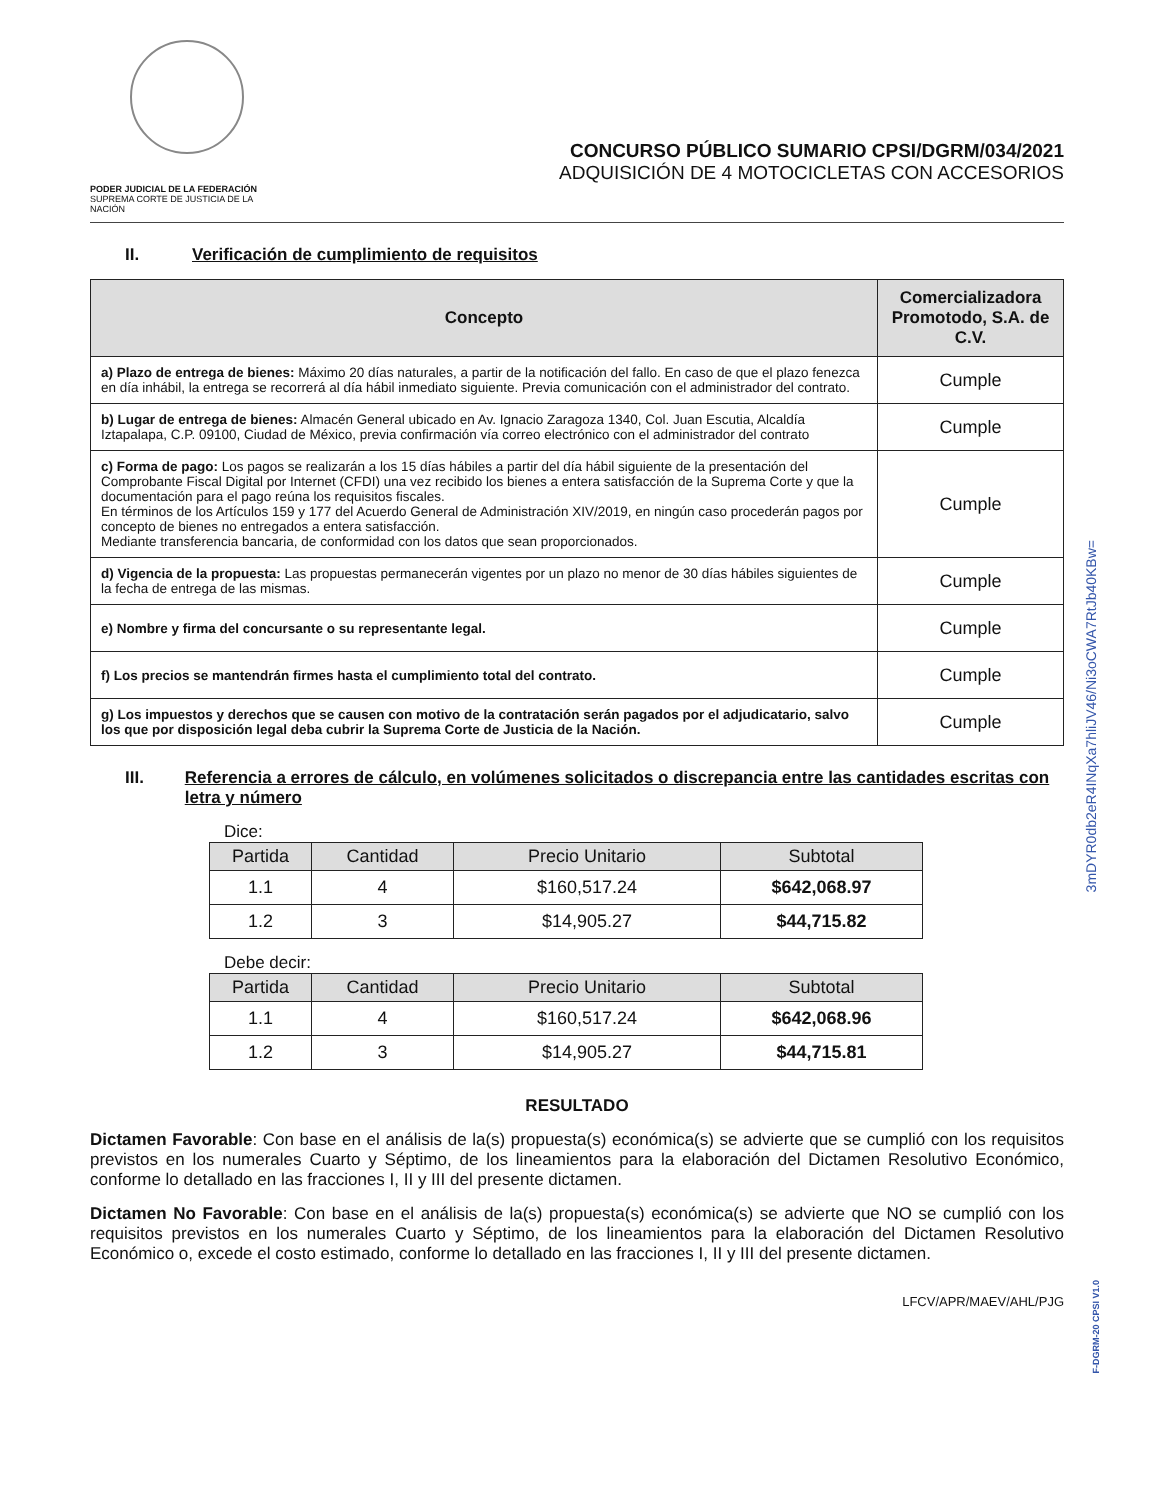PODER JUDICIAL DE LA FEDERACIÓN
SUPREMA CORTE DE JUSTICIA DE LA NACIÓN
CONCURSO PÚBLICO SUMARIO CPSI/DGRM/034/2021
ADQUISICIÓN DE 4 MOTOCICLETAS CON ACCESORIOS
II. Verificación de cumplimiento de requisitos
| Concepto | Comercializadora Promotodo, S.A. de C.V. |
| --- | --- |
| a) Plazo de entrega de bienes: Máximo 20 días naturales, a partir de la notificación del fallo. En caso de que el plazo fenezca en día inhábil, la entrega se recorrerá al día hábil inmediato siguiente. Previa comunicación con el administrador del contrato. | Cumple |
| b) Lugar de entrega de bienes: Almacén General ubicado en Av. Ignacio Zaragoza 1340, Col. Juan Escutia, Alcaldía Iztapalapa, C.P. 09100, Ciudad de México, previa confirmación vía correo electrónico con el administrador del contrato | Cumple |
| c) Forma de pago: Los pagos se realizarán a los 15 días hábiles a partir del día hábil siguiente de la presentación del Comprobante Fiscal Digital por Internet (CFDI) una vez recibido los bienes a entera satisfacción de la Suprema Corte y que la documentación para el pago reúna los requisitos fiscales. En términos de los Artículos 159 y 177 del Acuerdo General de Administración XIV/2019, en ningún caso procederán pagos por concepto de bienes no entregados a entera satisfacción. Mediante transferencia bancaria, de conformidad con los datos que sean proporcionados. | Cumple |
| d) Vigencia de la propuesta: Las propuestas permanecerán vigentes por un plazo no menor de 30 días hábiles siguientes de la fecha de entrega de las mismas. | Cumple |
| e) Nombre y firma del concursante o su representante legal. | Cumple |
| f) Los precios se mantendrán firmes hasta el cumplimiento total del contrato. | Cumple |
| g) Los impuestos y derechos que se causen con motivo de la contratación serán pagados por el adjudicatario, salvo los que por disposición legal deba cubrir la Suprema Corte de Justicia de la Nación. | Cumple |
III. Referencia a errores de cálculo, en volúmenes solicitados o discrepancia entre las cantidades escritas con letra y número
Dice:
| Partida | Cantidad | Precio Unitario | Subtotal |
| --- | --- | --- | --- |
| 1.1 | 4 | $160,517.24 | $642,068.97 |
| 1.2 | 3 | $14,905.27 | $44,715.82 |
Debe decir:
| Partida | Cantidad | Precio Unitario | Subtotal |
| --- | --- | --- | --- |
| 1.1 | 4 | $160,517.24 | $642,068.96 |
| 1.2 | 3 | $14,905.27 | $44,715.81 |
RESULTADO
Dictamen Favorable: Con base en el análisis de la(s) propuesta(s) económica(s) se advierte que se cumplió con los requisitos previstos en los numerales Cuarto y Séptimo, de los lineamientos para la elaboración del Dictamen Resolutivo Económico, conforme lo detallado en las fracciones I, II y III del presente dictamen.
Dictamen No Favorable: Con base en el análisis de la(s) propuesta(s) económica(s) se advierte que NO se cumplió con los requisitos previstos en los numerales Cuarto y Séptimo, de los lineamientos para la elaboración del Dictamen Resolutivo Económico o, excede el costo estimado, conforme lo detallado en las fracciones I, II y III del presente dictamen.
LFCV/APR/MAEV/AHL/PJG
3mDYR0db2eR4INqXa7hliJV46/Ni3oCWA7RtJb40KBw=
F-DGRM-20 CPSI V1.0